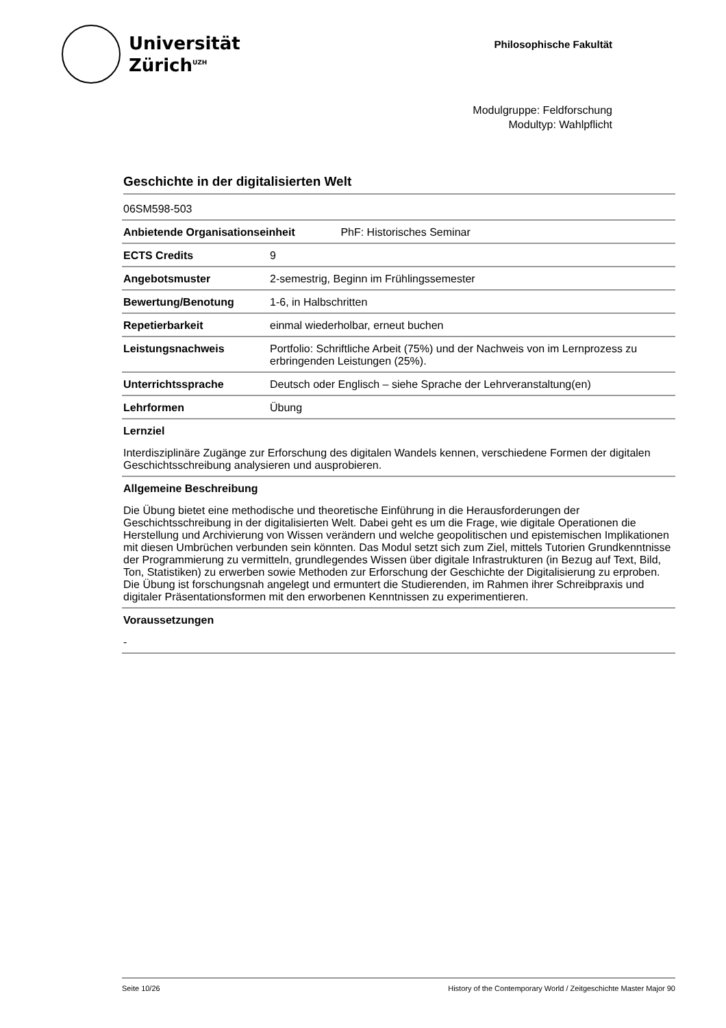Universität
Zürich<sup>UZH</sup>
Philosophische Fakultät
Modulgruppe: Feldforschung
Modultyp: Wahlpflicht
Geschichte in der digitalisierten Welt
| 06SM598-503 | |
| Anbietende Organisationseinheit PhF: Historisches Seminar | |
| ECTS Credits | 9 |
| Angebotsmuster | 2-semestrig, Beginn im Frühlingssemester |
| Bewertung/Benotung | 1-6, in Halbschritten |
| Repetierbarkeit | einmal wiederholbar, erneut buchen |
| Leistungsnachweis | Portfolio: Schriftliche Arbeit (75%) und der Nachweis von im Lernprozess zu erbringenden Leistungen (25%). |
| Unterrichtssprache | Deutsch oder Englisch – siehe Sprache der Lehrveranstaltung(en) |
| Lehrformen | Übung |
Lernziel
Interdisziplinäre Zugänge zur Erforschung des digitalen Wandels kennen, verschiedene Formen der digitalen Geschichtsschreibung analysieren und ausprobieren.
Allgemeine Beschreibung
Die Übung bietet eine methodische und theoretische Einführung in die Herausforderungen der Geschichtsschreibung in der digitalisierten Welt. Dabei geht es um die Frage, wie digitale Operationen die Herstellung und Archivierung von Wissen verändern und welche geopolitischen und epistemischen Implikationen mit diesen Umbrüchen verbunden sein könnten. Das Modul setzt sich zum Ziel, mittels Tutorien Grundkenntnisse der Programmierung zu vermitteln, grundlegendes Wissen über digitale Infrastrukturen (in Bezug auf Text, Bild, Ton, Statistiken) zu erwerben sowie Methoden zur Erforschung der Geschichte der Digitalisierung zu erproben. Die Übung ist forschungsnah angelegt und ermuntert die Studierenden, im Rahmen ihrer Schreibpraxis und digitaler Präsentationsformen mit den erworbenen Kenntnissen zu experimentieren.
Voraussetzungen
-
Seite 10/26 History of the Contemporary World / Zeitgeschichte Master Major 90